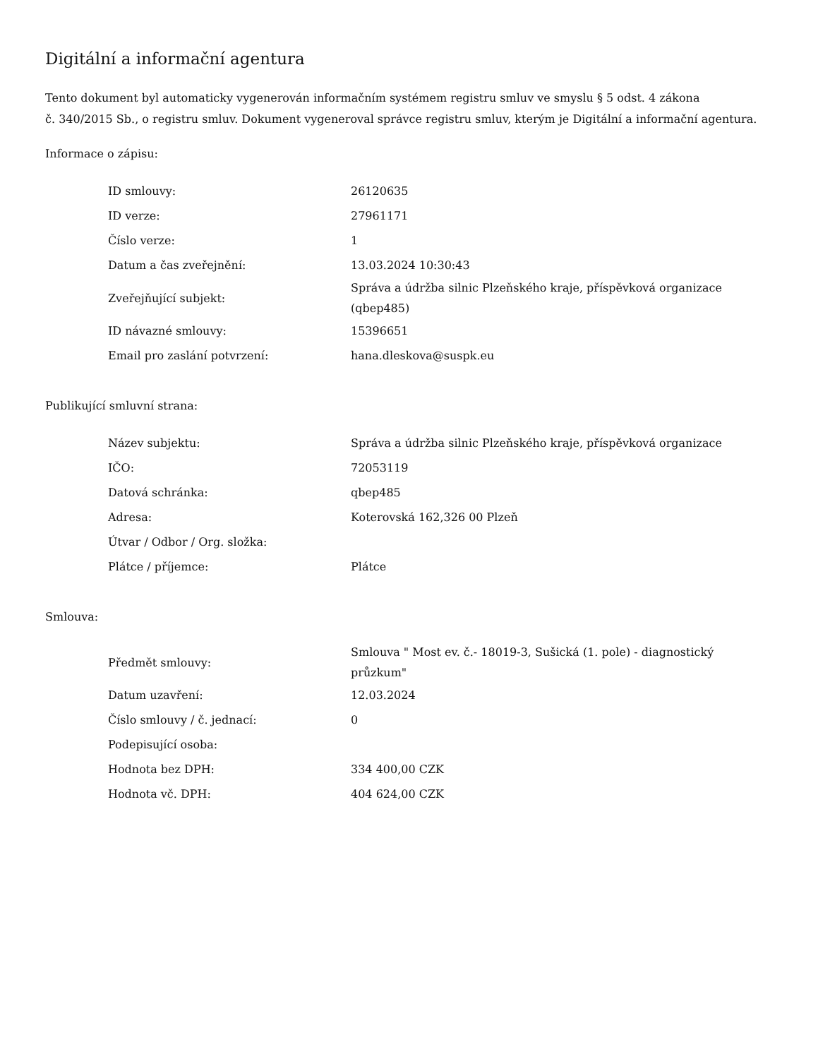Digitální a informační agentura
Tento dokument byl automaticky vygenerován informačním systémem registru smluv ve smyslu § 5 odst. 4 zákona
č. 340/2015 Sb., o registru smluv. Dokument vygeneroval správce registru smluv, kterým je Digitální a informační agentura.
Informace o zápisu:
| ID smlouvy: | 26120635 |
| ID verze: | 27961171 |
| Číslo verze: | 1 |
| Datum a čas zveřejnění: | 13.03.2024 10:30:43 |
| Zveřejňující subjekt: | Správa a údržba silnic Plzeňského kraje, příspěvková organizace (qbep485) |
| ID návazné smlouvy: | 15396651 |
| Email pro zaslání potvrzení: | hana.dleskova@suspk.eu |
Publikující smluvní strana:
| Název subjektu: | Správa a údržba silnic Plzeňského kraje, příspěvková organizace |
| IČO: | 72053119 |
| Datová schránka: | qbep485 |
| Adresa: | Koterovská 162,326 00 Plzeň |
| Útvar / Odbor / Org. složka: | |
| Plátce / příjemce: | Plátce |
Smlouva:
| Předmět smlouvy: | Smlouva " Most ev. č.- 18019-3, Sušická (1. pole) - diagnostický průzkum" |
| Datum uzavření: | 12.03.2024 |
| Číslo smlouvy / č. jednací: | 0 |
| Podepisující osoba: | |
| Hodnota bez DPH: | 334 400,00 CZK |
| Hodnota vč. DPH: | 404 624,00 CZK |